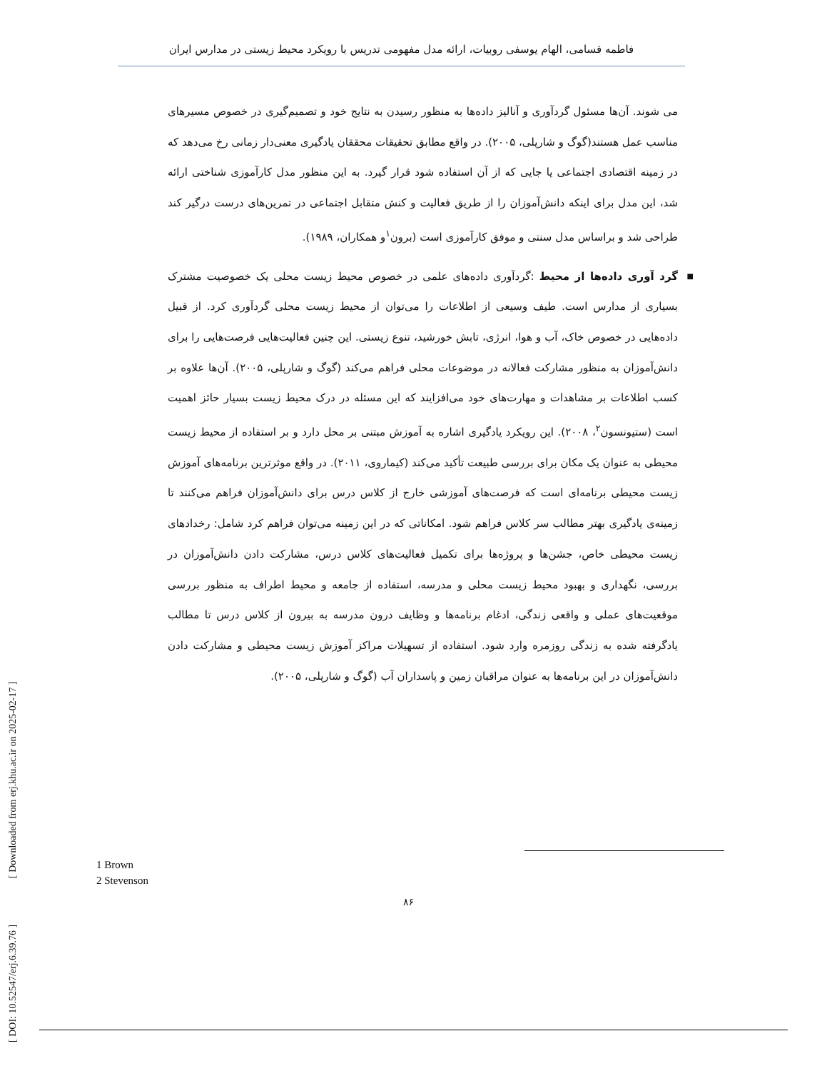فاطمه قسامی، الهام یوسفی روبیات، ارائه مدل مفهومی تدریس با رویکرد محیط زیستی در مدارس ایران
می شوند. آن‌ها مسئول گردآوری و آنالیز داده‌ها به منظور رسیدن به نتایج خود و تصمیم‌گیری در خصوص مسیرهای مناسب عمل هستند(گوگ و شارپلی، ۲۰۰۵). در واقع مطابق تحقیقات محققان یادگیری معنی‌دار زمانی رخ می‌دهد که در زمینه اقتصادی اجتماعی یا جایی که از آن استفاده شود قرار گیرد. به این منظور مدل کارآموزی شناختی ارائه شد، این مدل برای اینکه دانش‌آموزان را از طریق فعالیت و کنش متقابل اجتماعی در تمرین‌های درست درگیر کند طراحی شد و براساس مدل سنتی و موفق کارآموزی است (برون<sup>۱</sup>و همکاران، ۱۹۸۹).
■ گرد آوری داده‌ها از محیط :گردآوری داده‌های علمی در خصوص محیط زیست محلی یک خصوصیت مشترک بسیاری از مدارس است. طیف وسیعی از اطلاعات را می‌توان از محیط زیست محلی گردآوری کرد. از قبیل داده‌هایی در خصوص خاک، آب و هوا، انرژی، تابش خورشید، تنوع زیستی. این چنین فعالیت‌هایی فرصت‌هایی را برای دانش‌آموزان به منظور مشارکت فعالانه در موضوعات محلی فراهم می‌کند (گوگ و شارپلی، ۲۰۰۵). آن‌ها علاوه بر کسب اطلاعات بر مشاهدات و مهارت‌های خود می‌افزایند که این مسئله در درک محیط زیست بسیار حائز اهمیت است (ستیونسون<sup>۲</sup>، ۲۰۰۸). این رویکرد یادگیری اشاره به آموزش مبتنی بر محل دارد و بر استفاده از محیط زیست محیطی به عنوان یک مکان برای بررسی طبیعت تأکید می‌کند (کیماروی، ۲۰۱۱). در واقع موثرترین برنامه‌های آموزش زیست محیطی برنامه‌ای است که فرصت‌های آموزشی خارج از کلاس درس برای دانش‌آموزان فراهم می‌کنند تا زمینه‌ی یادگیری بهتر مطالب سر کلاس فراهم شود. امکاناتی که در این زمینه می‌توان فراهم کرد شامل: رخدادهای زیست محیطی خاص، جشن‌ها و پروژه‌ها برای تکمیل فعالیت‌های کلاس درس، مشارکت دادن دانش‌آموزان در بررسی، نگهداری و بهبود محیط زیست محلی و مدرسه، استفاده از جامعه و محیط اطراف به منظور بررسی موقعیت‌های عملی و واقعی زندگی، ادغام برنامه‌ها و وظایف درون مدرسه به بیرون از کلاس درس تا مطالب یادگرفته شده به زندگی روزمره وارد شود. استفاده از تسهیلات مراکز آموزش زیست محیطی و مشارکت دادن دانش‌آموزان در این برنامه‌ها به عنوان مراقبان زمین و پاسداران آب (گوگ و شارپلی، ۲۰۰۵).
1 Brown
2 Stevenson
۸۶
[ DOI: 10.52547/erj.6.39.76 ]
[ Downloaded from erj.khu.ac.ir on 2025-02-17 ]